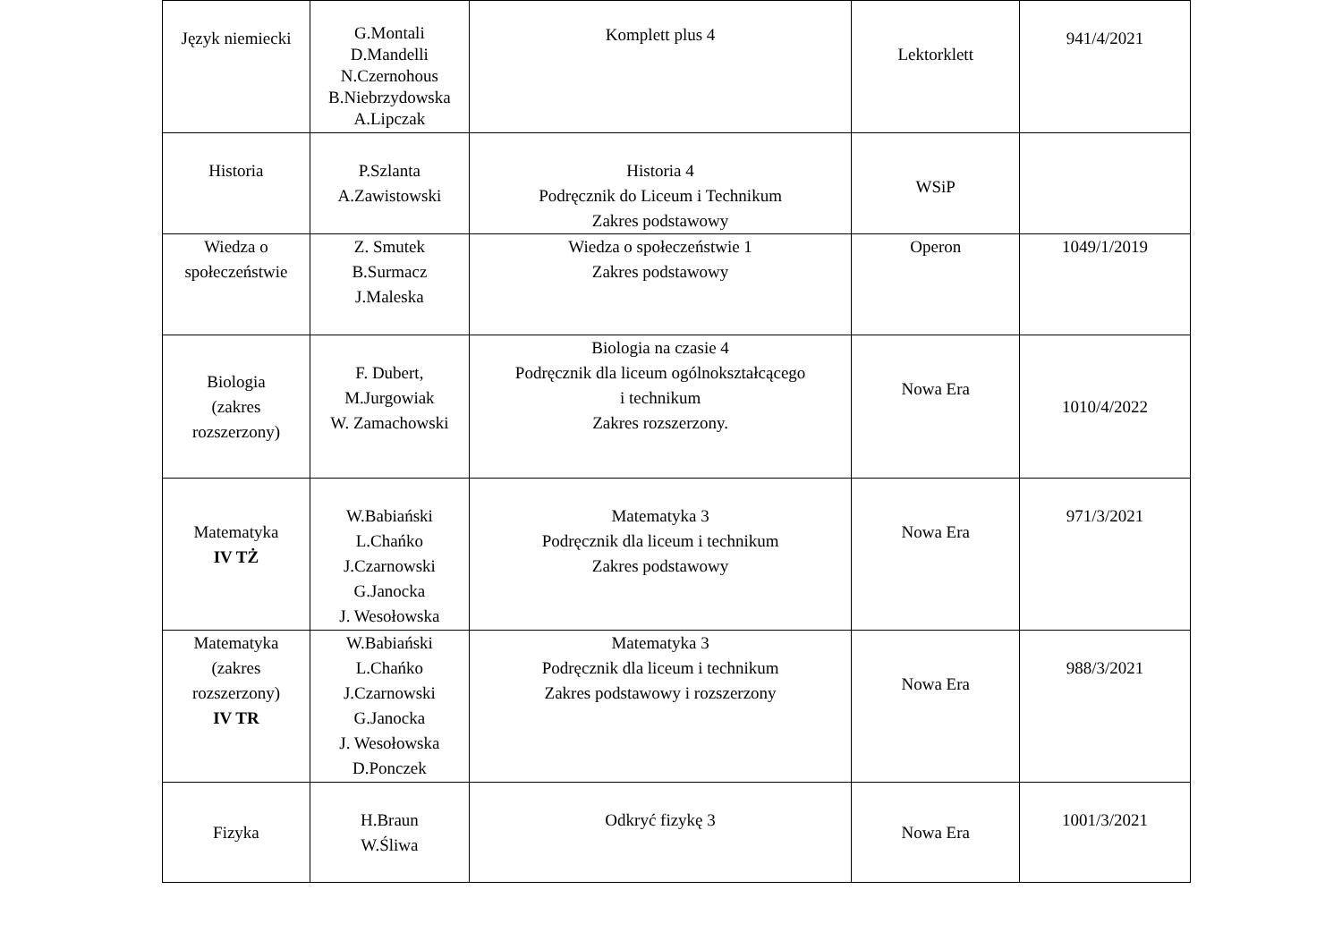| Język niemiecki | G.Montali D.Mandelli N.Czernohous B.Niebrzydowska A.Lipczak | Komplett plus 4 | Lektorklett | 941/4/2021 |
| Historia | P.Szlanta A.Zawistowski | Historia 4 Podręcznik do Liceum i Technikum Zakres podstawowy | WSiP | |
| Wiedza o społeczeństwie | Z. Smutek B.Surmacz J.Maleska | Wiedza o społeczeństwie 1 Zakres podstawowy | Operon | 1049/1/2019 |
| Biologia (zakres rozszerzony) | F. Dubert, M.Jurgowiak W. Zamachowski | Biologia na czasie 4 Podręcznik dla liceum ogólnokształcącego i technikum Zakres rozszerzony. | Nowa Era | 1010/4/2022 |
| Matematyka IV TŻ | W.Babiański L.Chańko J.Czarnowski G.Janocka J. Wesołowska | Matematyka 3 Podręcznik dla liceum i technikum Zakres podstawowy | Nowa Era | 971/3/2021 |
| Matematyka (zakres rozszerzony) IV TR | W.Babiański L.Chańko J.Czarnowski G.Janocka J. Wesołowska D.Ponczek | Matematyka 3 Podręcznik dla liceum i technikum Zakres podstawowy i rozszerzony | Nowa Era | 988/3/2021 |
| Fizyka | H.Braun W.Śliwa | Odkryć fizykę 3 | Nowa Era | 1001/3/2021 |